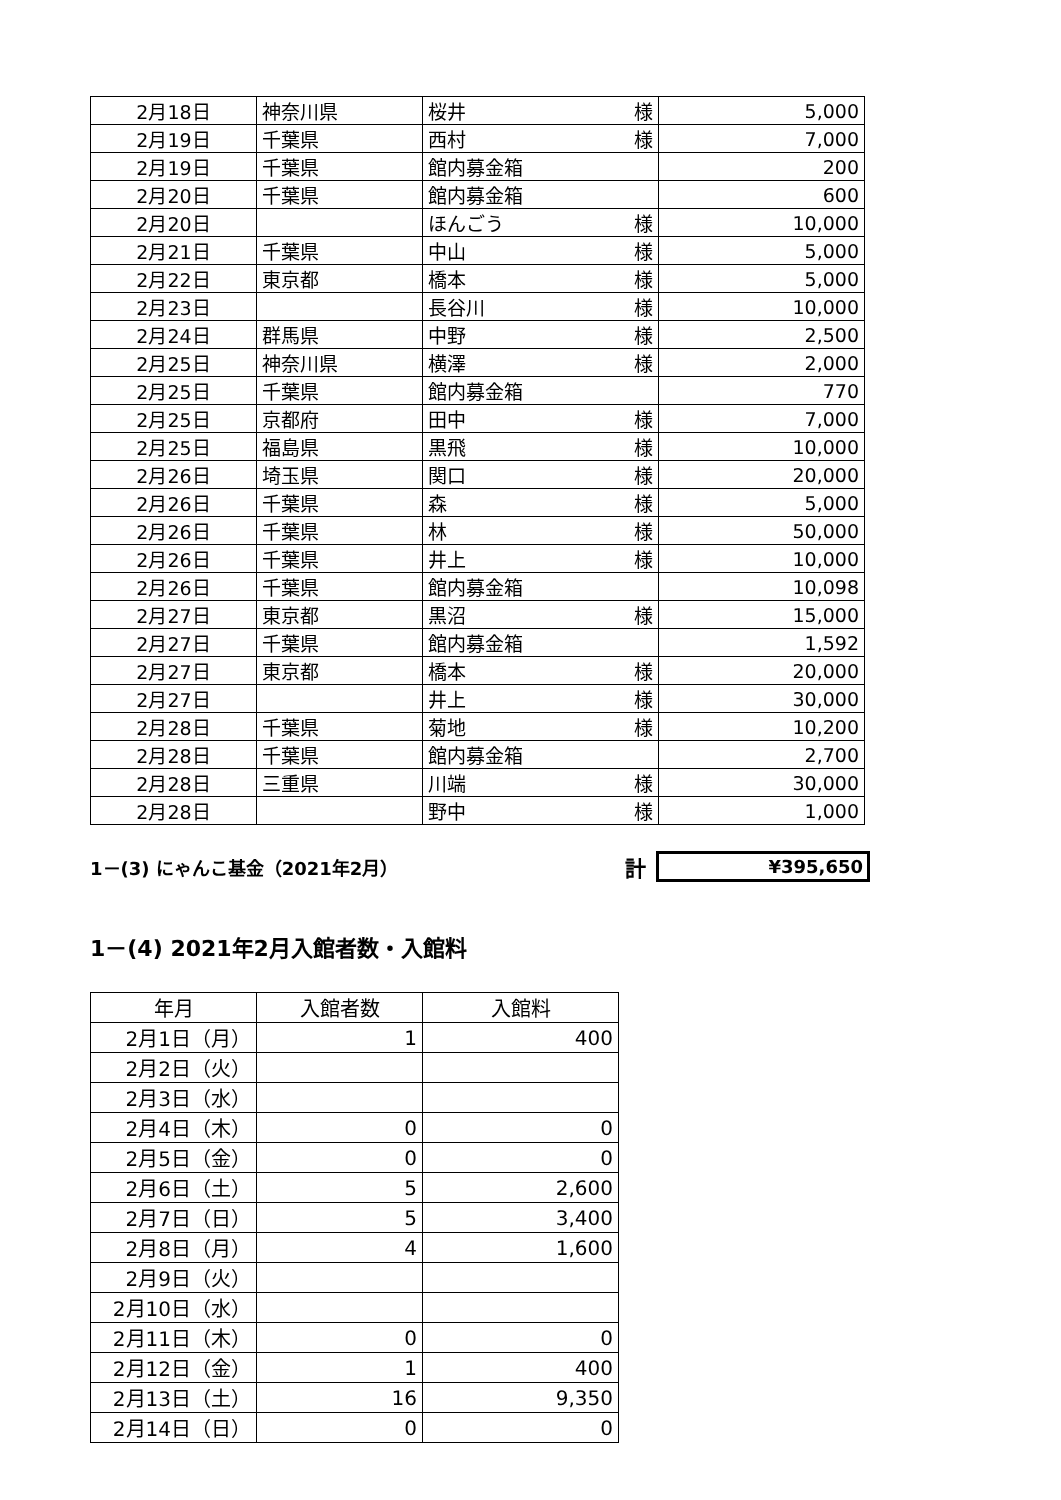| 2月18日 | 神奈川県 | 桜井 様 | 5,000 |
| 2月19日 | 千葉県 | 西村 様 | 7,000 |
| 2月19日 | 千葉県 | 館内募金箱 | 200 |
| 2月20日 | 千葉県 | 館内募金箱 | 600 |
| 2月20日 | | ほんごう 様 | 10,000 |
| 2月21日 | 千葉県 | 中山 様 | 5,000 |
| 2月22日 | 東京都 | 橋本 様 | 5,000 |
| 2月23日 | | 長谷川 様 | 10,000 |
| 2月24日 | 群馬県 | 中野 様 | 2,500 |
| 2月25日 | 神奈川県 | 横澤 様 | 2,000 |
| 2月25日 | 千葉県 | 館内募金箱 | 770 |
| 2月25日 | 京都府 | 田中 様 | 7,000 |
| 2月25日 | 福島県 | 黒飛 様 | 10,000 |
| 2月26日 | 埼玉県 | 関口 様 | 20,000 |
| 2月26日 | 千葉県 | 森 様 | 5,000 |
| 2月26日 | 千葉県 | 林 様 | 50,000 |
| 2月26日 | 千葉県 | 井上 様 | 10,000 |
| 2月26日 | 千葉県 | 館内募金箱 | 10,098 |
| 2月27日 | 東京都 | 黒沼 様 | 15,000 |
| 2月27日 | 千葉県 | 館内募金箱 | 1,592 |
| 2月27日 | 東京都 | 橋本 様 | 20,000 |
| 2月27日 | | 井上 様 | 30,000 |
| 2月28日 | 千葉県 | 菊地 様 | 10,200 |
| 2月28日 | 千葉県 | 館内募金箱 | 2,700 |
| 2月28日 | 三重県 | 川端 様 | 30,000 |
| 2月28日 | | 野中 様 | 1,000 |
1－(3) にゃんこ基金（2021年2月） 計 ¥395,650
1－(4) 2021年2月入館者数・入館料
| 年月 | 入館者数 | 入館料 |
| --- | --- | --- |
| 2月1日（月） | 1 | 400 |
| 2月2日（火） | | |
| 2月3日（水） | | |
| 2月4日（木） | 0 | 0 |
| 2月5日（金） | 0 | 0 |
| 2月6日（土） | 5 | 2,600 |
| 2月7日（日） | 5 | 3,400 |
| 2月8日（月） | 4 | 1,600 |
| 2月9日（火） | | |
| 2月10日（水） | | |
| 2月11日（木） | 0 | 0 |
| 2月12日（金） | 1 | 400 |
| 2月13日（土） | 16 | 9,350 |
| 2月14日（日） | 0 | 0 |